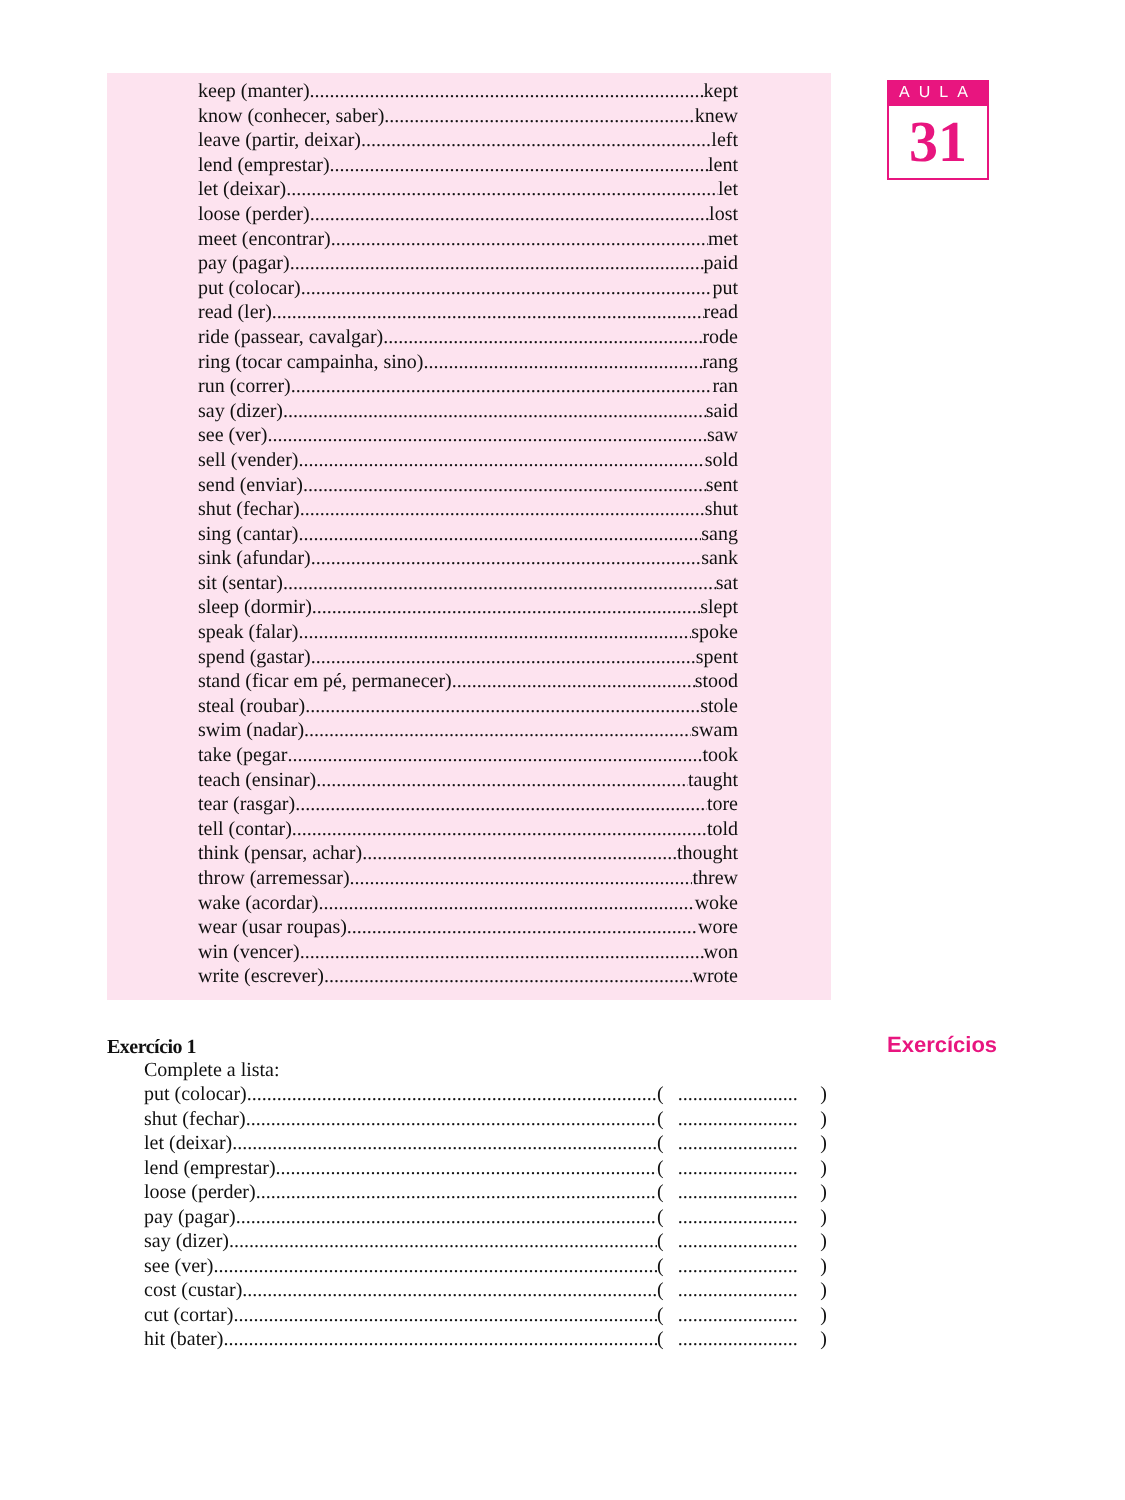keep (manter) kept
know (conhecer, saber) knew
leave (partir, deixar) left
lend (emprestar) lent
let (deixar) let
loose (perder) lost
meet (encontrar) met
pay (pagar) paid
put (colocar) put
read (ler) read
ride (passear, cavalgar) rode
ring (tocar campainha, sino) rang
run (correr) ran
say (dizer) said
see (ver) saw
sell (vender) sold
send (enviar) sent
shut (fechar) shut
sing (cantar) sang
sink (afundar) sank
sit (sentar) sat
sleep (dormir) slept
speak (falar) spoke
spend (gastar) spent
stand (ficar em pé, permanecer) stood
steal (roubar) stole
swim (nadar) swam
take (pegar took
teach (ensinar) taught
tear (rasgar) tore
tell (contar) told
think (pensar, achar) thought
throw (arremessar) threw
wake (acordar) woke
wear (usar roupas) wore
win (vencer) won
write (escrever) wrote
AULA
31
Exercícios
Exercício 1
Complete a lista:
put (colocar) (........................)
shut (fechar) (........................)
let (deixar) (........................)
lend (emprestar) (........................)
loose (perder) (........................)
pay (pagar) (........................)
say (dizer) (........................)
see (ver) (........................)
cost (custar) (........................)
cut (cortar) (........................)
hit (bater) (........................)